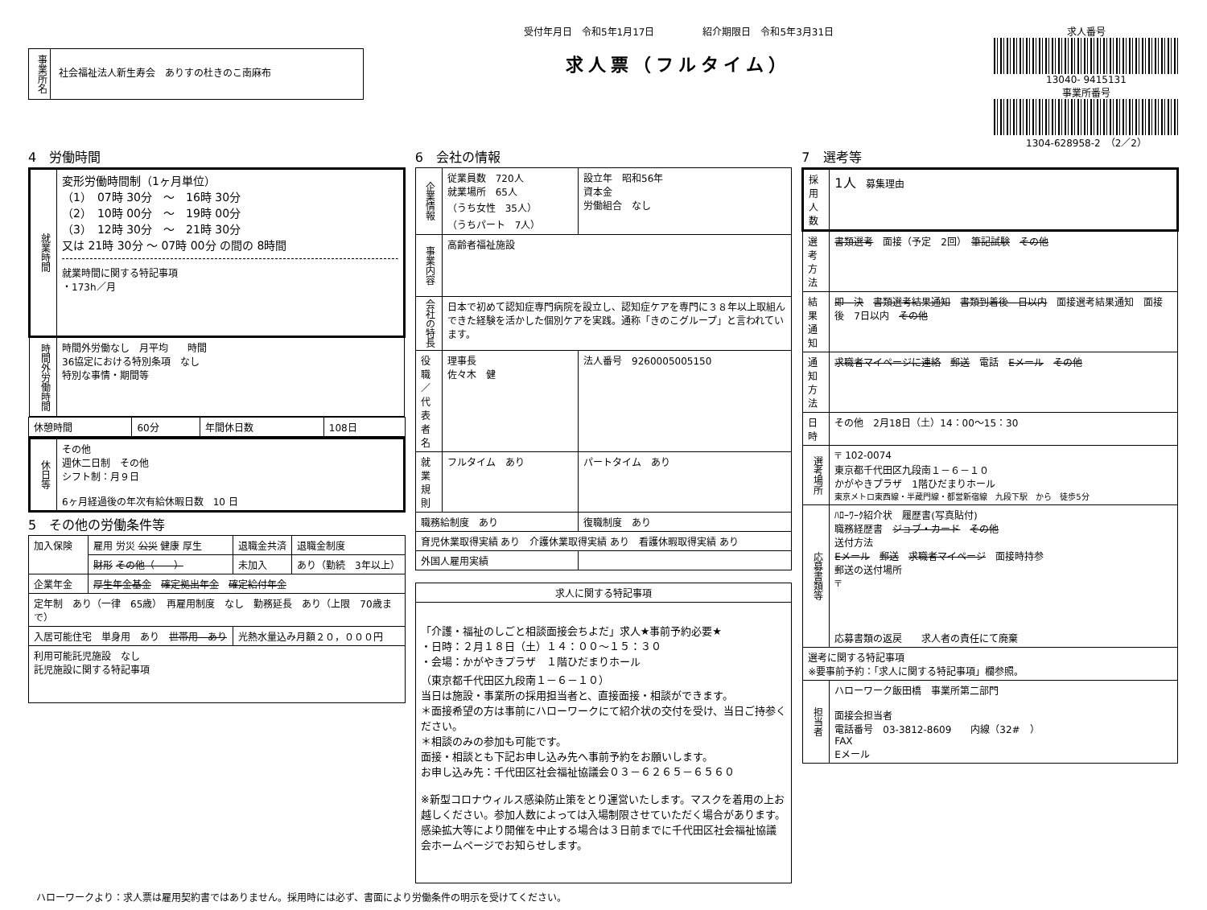事業所名
社会福祉法人新生寿会　ありすの杜きのこ南麻布
受付年月日　令和5年1月17日　　　　　紹介期限日　令和5年3月31日
求人票（フルタイム）
求人番号
13040- 9415131
事業所番号
1304-628958-2　（2／2）
4　労働時間
| 就業時間 | 変形労働時間制（1ヶ月単位） （1） 07時 30分 ～ 16時 30分 （2） 10時 00分 ～ 19時 00分 （3） 12時 30分 ～ 21時 30分 又は 21時 30分 ～ 07時 00分 の間の 8時間 就業時間に関する特記事項 ・173h／月 |
| 時間外労働時間 | 時間外労働なし 月平均 時間 36協定における特別条項 なし 特別な事情・期間等 |
| 休憩時間 | 60分 | 年間休日数 | 108日 |
| 休日等 | その他 週休二日制 その他 シフト制：月９日 6ヶ月経過後の年次有給休暇日数 10 日 |
5　その他の労働条件等
| 加入保険 | 雇用 労災 公災 健康 厚生 | 退職金共済 | 退職金制度 |
| | 財形 その他（ ） | 未加入 | あり（勤続 3年以上） |
| 企業年金 | 厚生年金基金 確定拠出年金 確定給付年金 | | |
| 定年制 あり（一律 65歳） 再雇用制度 なし 勤務延長 あり（上限 70歳まで） | | | |
| 入居可能住宅 単身用 あり 世帯用 あり | | 光熱水量込み月額２０，０００円 | |
| 利用可能託児施設 なし 託児施設に関する特記事項 | | | |
6　会社の情報
| 企業情報 | 従業員数 720人 就業場所 65人 （うち女性 35人） （うちパート 7人） | 設立年 昭和56年 資本金 労働組合 なし |
| 事業内容 | 高齢者福祉施設 | |
| 会社の特長 | 日本で初めて認知症専門病院を設立し、認知症ケアを専門に３８年以上取組んできた経験を活かした個別ケアを実践。通称「きのこグループ」と言われています。 | |
| 役職／代表者名 | 理事長 佐々木 健 | 法人番号 9260005005150 |
| 就業規則 | フルタイム あり | パートタイム あり |
| 職務給制度 あり | | 復職制度 あり |
| 育児休業取得実績 あり 介護休業取得実績 あり 看護休暇取得実績 あり | | |
| 外国人雇用実績 | | |
| 求人に関する特記事項 |
| --- |
| 「介護・福祉のしごと相談面接会ちよだ」求人★事前予約必要★ ・日時：２月１８日（土）１４：００～１５：３０ ・会場：かがやきプラザ １階ひだまりホール （東京都千代田区九段南１－６－１０） 当日は施設・事業所の採用担当者と、直接面接・相談ができます。 ＊面接希望の方は事前にハローワークにて紹介状の交付を受け、当日ご持参ください。 ＊相談のみの参加も可能です。 面接・相談とも下記お申し込み先へ事前予約をお願いします。 お申し込み先：千代田区社会福祉協議会０３－６２６５－６５６０ ※新型コロナウィルス感染防止策をとり運営いたします。マスクを着用の上お越しください。参加人数によっては入場制限させていただく場合があります。感染拡大等により開催を中止する場合は３日前までに千代田区社会福祉協議会ホームページでお知らせします。 |
7　選考等
| 採用人数 | 1人 募集理由 |
| 選考方法 | 書類選考 面接（予定 2回） 筆記試験 その他 |
| 結果通知 | 即 決 書類選考結果通知 書類到着後 日以内 面接選考結果通知 面接後 7日以内 その他 |
| 通知方法 | 求職者マイページに連絡 郵送 電話 Eメール その他 |
| 日時 | その他 2月18日（土）14：00～15：30 |
| 選考場所 | 〒 102-0074 東京都千代田区九段南１－６－１０ かがやきプラザ 1階ひだまりホール 東京メトロ東西線・半蔵門線・都営新宿線 九段下駅 から 徒歩5分 |
| 応募書類等 | ﾊﾛｰﾜｰｸ紹介状 履歴書(写真貼付) 職務経歴書 ジョブ・カード その他 送付方法 Eメール 郵送 求職者マイページ 面接時持参 郵送の送付場所 〒 応募書類の返戻 求人者の責任にて廃棄 |
| 選考に関する特記事項 ※要事前予約：「求人に関する特記事項」欄参照。 | |
| 担当者 | ハローワーク飯田橋 事業所第二部門 面接会担当者 電話番号 03-3812-8609 内線（32# ） FAX Eメール |
ハローワークより：求人票は雇用契約書ではありません。採用時には必ず、書面により労働条件の明示を受けてください。